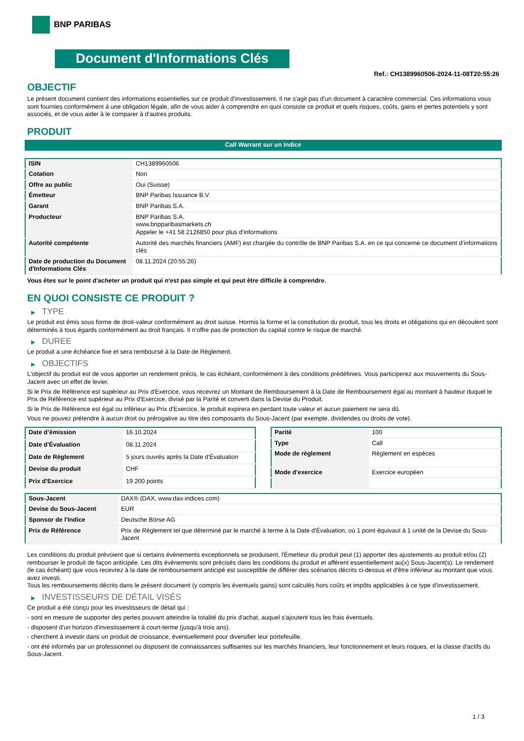BNP PARIBAS
Document d'Informations Clés
Ref.: CH1389960506-2024-11-08T20:55:26
OBJECTIF
Le présent document contient des informations essentielles sur ce produit d'investissement. Il ne s'agit pas d'un document à caractère commercial. Ces informations vous sont fournies conformément à une obligation légale, afin de vous aider à comprendre en quoi consiste ce produit et quels risques, coûts, gains et pertes potentiels y sont associés, et de vous aider à le comparer à d'autres produits.
PRODUIT
Call Warrant sur un Indice
| ISIN | CH1389960506 |
| Cotation | Non |
| Offre au public | Oui (Suisse) |
| Émetteur | BNP Paribas Issuance B.V. |
| Garant | BNP Paribas S.A. |
| Producteur | BNP Paribas S.A. www.bnpparibasmarkets.ch Appeler le +41 58 2126850 pour plus d'informations |
| Autorité compétente | Autorité des marchés financiers (AMF) est chargée du contrôle de BNP Paribas S.A. en ce qui concerne ce document d’informations clés |
| Date de production du Document d'Informations Clés | 08.11.2024 (20:55:26) |
Vous êtes sur le point d'acheter un produit qui n'est pas simple et qui peut être difficile à comprendre.
EN QUOI CONSISTE CE PRODUIT ?
▶ TYPE
Le produit est émis sous forme de droit-valeur conformément au droit suisse. Hormis la forme et la constitution du produit, tous les droits et obligations qui en découlent sont déterminés à tous égards conformément au droit français. Il n’offre pas de protection du capital contre le risque de marché.
▶ DUREE
Le produit a une échéance fixe et sera remboursé à la Date de Règlement.
▶ OBJECTIFS
L'objectif du produit est de vous apporter un rendement précis, le cas échéant, conformément à des conditions prédéfinies. Vous participerez aux mouvements du Sous-Jacent avec un effet de levier.
Si le Prix de Référence est supérieur au Prix d'Exercice, vous recevrez un Montant de Remboursement à la Date de Remboursement égal au montant à hauteur duquel le Prix de Référence est supérieur au Prix d'Exercice, divisé par la Parité et converti dans la Devise du Produit.
Si le Prix de Référence est égal ou inférieur au Prix d'Exercice, le produit expirera en perdant toute valeur et aucun paiement ne sera dû.
Vous ne pouvez prétendre à aucun droit ou prérogative au titre des composants du Sous-Jacent (par exemple, dividendes ou droits de vote).
| Date d’émission | 16.10.2024 |
| Date d'Évaluation | 08.11.2024 |
| Date de Règlement | 5 jours ouvrés après la Date d'Évaluation |
| Devise du produit | CHF |
| Prix d'Exercice | 19 200 points |
| Parité | 100 |
| Type | Call |
| Mode de règlement | Règlement en espèces |
| Mode d'exercice | Exercice européen |
| Sous-Jacent | DAX® (DAX, www.dax-indices.com) |
| Devise du Sous-Jacent | EUR |
| Sponsor de l'Indice | Deutsche Börse AG |
| Prix de Référence | Prix de Règlement tel que déterminé par le marché à terme à la Date d'Évaluation, où 1 point équivaut à 1 unité de la Devise du Sous-Jacent |
Les conditions du produit prévoient que si certains évènements exceptionnels se produisent, l'Émetteur du produit peut (1) apporter des ajustements au produit et/ou (2) rembourser le produit de façon anticipée. Les dits évènements sont précisés dans les conditions du produit et afférent essentiellement au(x) Sous-Jacent(s). Le rendement (le cas échéant) que vous recevrez à la date de remboursement anticipé est susceptible de différer des scénarios décrits ci-dessus et d’être inférieur au montant que vous avez investi.
Tous les remboursements décrits dans le présent document (y compris les éventuels gains) sont calculés hors coûts et impôts applicables à ce type d'investissement.
▶ INVESTISSEURS DE DÉTAIL VISÉS
Ce produit a été conçu pour les investisseurs de détail qui :
- sont en mesure de supporter des pertes pouvant atteindre la totalité du prix d'achat, auquel s'ajoutent tous les frais éventuels.
- disposent d'un horizon d'investissement à court-terme (jusqu'à trois ans).
- cherchent à investir dans un produit de croissance, éventuellement pour diversifier leur portefeuille.
- ont été informés par un professionnel ou disposent de connaissances suffisantes sur les marchés financiers, leur fonctionnement et leurs risques, et la classe d'actifs du Sous-Jacent.
1 / 3